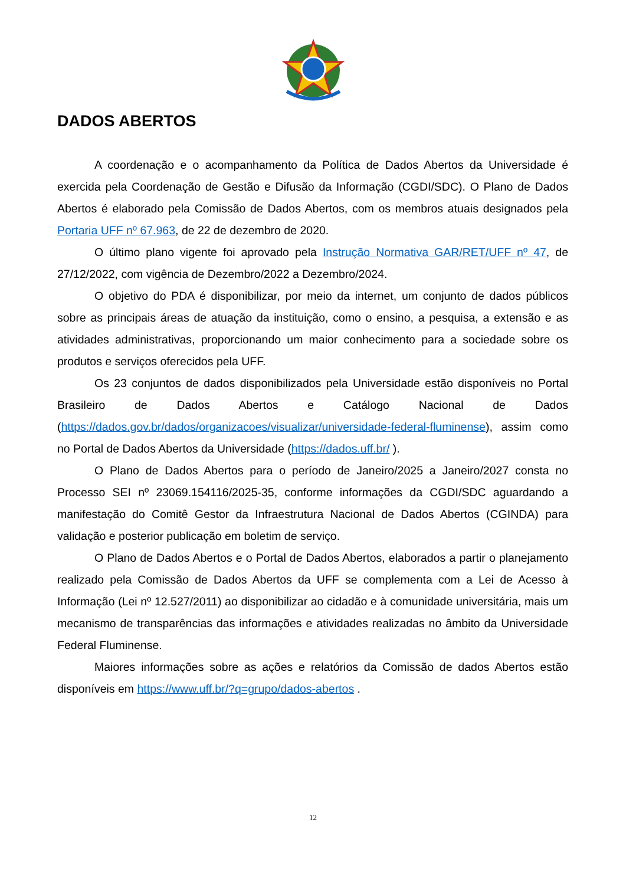DADOS ABERTOS
A coordenação e o acompanhamento da Política de Dados Abertos da Universidade é exercida pela Coordenação de Gestão e Difusão da Informação (CGDI/SDC). O Plano de Dados Abertos é elaborado pela Comissão de Dados Abertos, com os membros atuais designados pela Portaria UFF nº 67.963, de 22 de dezembro de 2020.
O último plano vigente foi aprovado pela Instrução Normativa GAR/RET/UFF nº 47, de 27/12/2022, com vigência de Dezembro/2022 a Dezembro/2024.
O objetivo do PDA é disponibilizar, por meio da internet, um conjunto de dados públicos sobre as principais áreas de atuação da instituição, como o ensino, a pesquisa, a extensão e as atividades administrativas, proporcionando um maior conhecimento para a sociedade sobre os produtos e serviços oferecidos pela UFF.
Os 23 conjuntos de dados disponibilizados pela Universidade estão disponíveis no Portal Brasileiro de Dados Abertos e Catálogo Nacional de Dados (https://dados.gov.br/dados/organizacoes/visualizar/universidade-federal-fluminense), assim como no Portal de Dados Abertos da Universidade (https://dados.uff.br/ ).
O Plano de Dados Abertos para o período de Janeiro/2025 a Janeiro/2027 consta no Processo SEI nº 23069.154116/2025-35, conforme informações da CGDI/SDC aguardando a manifestação do Comitê Gestor da Infraestrutura Nacional de Dados Abertos (CGINDA) para validação e posterior publicação em boletim de serviço.
O Plano de Dados Abertos e o Portal de Dados Abertos, elaborados a partir o planejamento realizado pela Comissão de Dados Abertos da UFF se complementa com a Lei de Acesso à Informação (Lei nº 12.527/2011) ao disponibilizar ao cidadão e à comunidade universitária, mais um mecanismo de transparências das informações e atividades realizadas no âmbito da Universidade Federal Fluminense.
Maiores informações sobre as ações e relatórios da Comissão de dados Abertos estão disponíveis em https://www.uff.br/?q=grupo/dados-abertos .
12